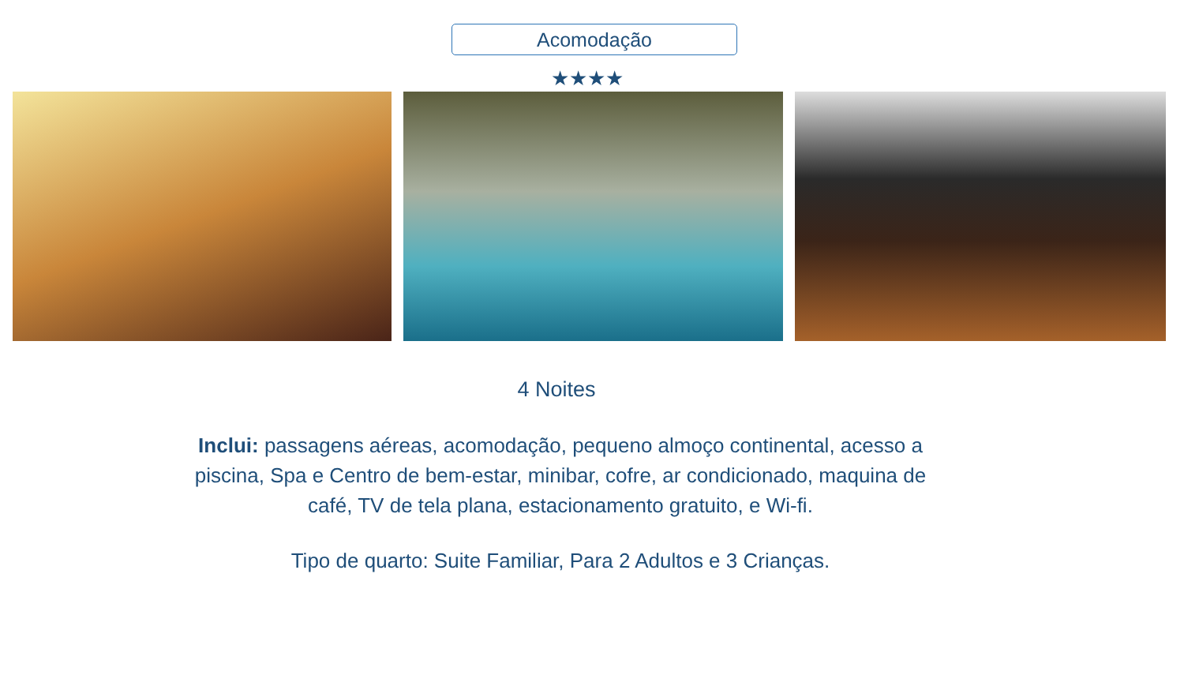Acomodação
★★★★
4 Noites
Inclui: passagens aéreas, acomodação, pequeno almoço continental, acesso a piscina, Spa e Centro de bem-estar, minibar, cofre, ar condicionado, maquina de café, TV de tela plana, estacionamento gratuito, e Wi-fi.
Tipo de quarto: Suite Familiar, Para 2 Adultos e 3 Crianças.